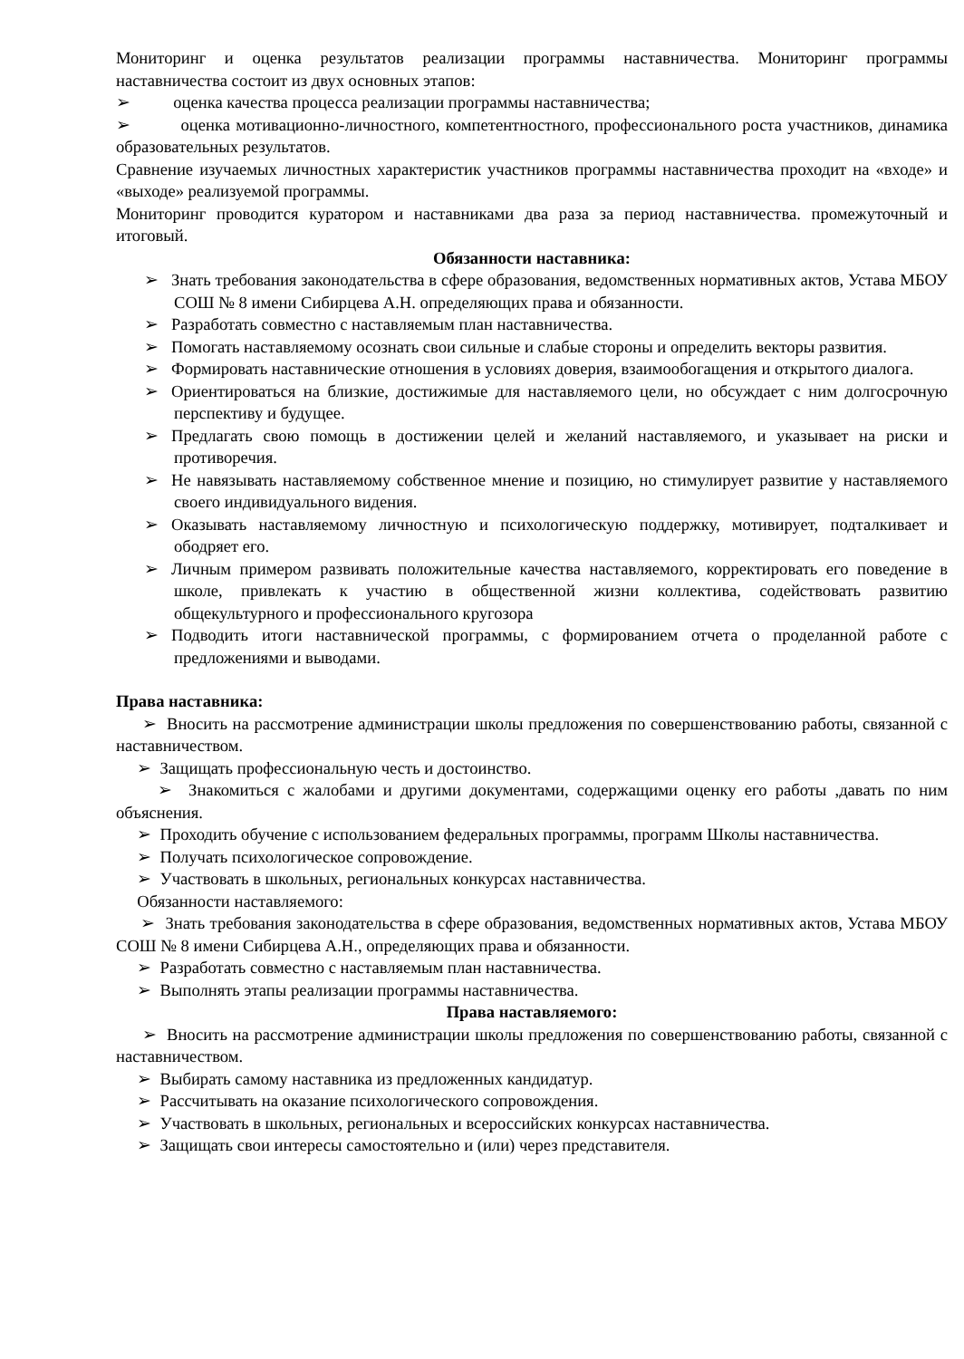Мониторинг и оценка результатов реализации программы наставничества. Мониторинг программы наставничества состоит из двух основных этапов:
➢ оценка качества процесса реализации программы наставничества;
➢ оценка мотивационно-личностного, компетентностного, профессионального роста участников, динамика образовательных результатов.
Сравнение изучаемых личностных характеристик участников программы наставничества проходит на «входе» и «выходе» реализуемой программы.
Мониторинг проводится куратором и наставниками два раза за период наставничества. промежуточный и итоговый.
Обязанности наставника:
➢ Знать требования законодательства в сфере образования, ведомственных нормативных актов, Устава МБОУ СОШ № 8 имени Сибирцева А.Н. определяющих права и обязанности.
➢ Разработать совместно с наставляемым план наставничества.
➢ Помогать наставляемому осознать свои сильные и слабые стороны и определить векторы развития.
➢ Формировать наставнические отношения в условиях доверия, взаимообогащения и открытого диалога.
➢ Ориентироваться на близкие, достижимые для наставляемого цели, но обсуждает с ним долгосрочную перспективу и будущее.
➢ Предлагать свою помощь в достижении целей и желаний наставляемого, и указывает на риски и противоречия.
➢ Не навязывать наставляемому собственное мнение и позицию, но стимулирует развитие у наставляемого своего индивидуального видения.
➢ Оказывать наставляемому личностную и психологическую поддержку, мотивирует, подталкивает и ободряет его.
➢ Личным примером развивать положительные качества наставляемого, корректировать его поведение в школе, привлекать к участию в общественной жизни коллектива, содействовать развитию общекультурного и профессионального кругозора
➢ Подводить итоги наставнической программы, с формированием отчета о проделанной работе с предложениями и выводами.
Права наставника:
➢ Вносить на рассмотрение администрации школы предложения по совершенствованию работы, связанной с наставничеством.
➢ Защищать профессиональную честь и достоинство.
➢ Знакомиться с жалобами и другими документами, содержащими оценку его работы ,давать по ним объяснения.
➢ Проходить обучение с использованием федеральных программы, программ Школы наставничества.
➢ Получать психологическое сопровождение.
➢ Участвовать в школьных, региональных конкурсах наставничества.
Обязанности наставляемого:
➢ Знать требования законодательства в сфере образования, ведомственных нормативных актов, Устава МБОУ СОШ № 8 имени Сибирцева А.Н., определяющих права и обязанности.
➢ Разработать совместно с наставляемым план наставничества.
➢ Выполнять этапы реализации программы наставничества.
Права наставляемого:
➢ Вносить на рассмотрение администрации школы предложения по совершенствованию работы, связанной с наставничеством.
➢ Выбирать самому наставника из предложенных кандидатур.
➢ Рассчитывать на оказание психологического сопровождения.
➢ Участвовать в школьных, региональных и всероссийских конкурсах наставничества.
➢ Защищать свои интересы самостоятельно и (или) через представителя.